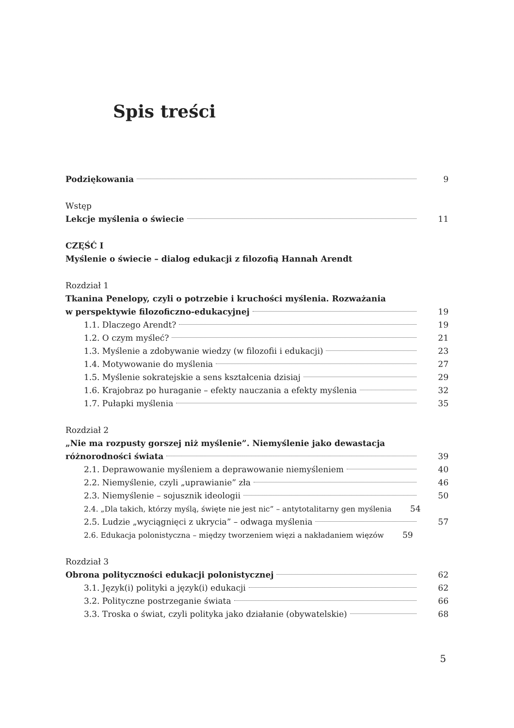Spis treści
Podziękowania 9
Wstęp
Lekcje myślenia o świecie 11
CZĘŚĆ I
Myślenie o świecie – dialog edukacji z filozofią Hannah Arendt
Rozdział 1
Tkanina Penelopy, czyli o potrzebie i kruchości myślenia. Rozważania
w perspektywie filozoficzno-edukacyjnej 19
1.1. Dlaczego Arendt? 19
1.2. O czym myśleć? 21
1.3. Myślenie a zdobywanie wiedzy (w filozofii i edukacji) 23
1.4. Motywowanie do myślenia 27
1.5. Myślenie sokratejskie a sens kształcenia dzisiaj 29
1.6. Krajobraz po huraganie – efekty nauczania a efekty myślenia 32
1.7. Pułapki myślenia 35
Rozdział 2
„Nie ma rozpusty gorszej niż myślenie”. Niemyślenie jako dewastacja
różnorodności świata 39
2.1. Deprawowanie myśleniem a deprawowanie niemyśleniem 40
2.2. Niemyślenie, czyli „uprawianie” zła 46
2.3. Niemyślenie – sojusznik ideologii 50
2.4. „Dla takich, którzy myślą, święte nie jest nic” – antytotalitarny gen myślenia 54
2.5. Ludzie „wyciągnięci z ukrycia” – odwaga myślenia 57
2.6. Edukacja polonistyczna – między tworzeniem więzi a nakładaniem więzów 59
Rozdział 3
Obrona polityczności edukacji polonistycznej 62
3.1. Język(i) polityki a język(i) edukacji 62
3.2. Polityczne postrzeganie świata 66
3.3. Troska o świat, czyli polityka jako działanie (obywatelskie) 68
5